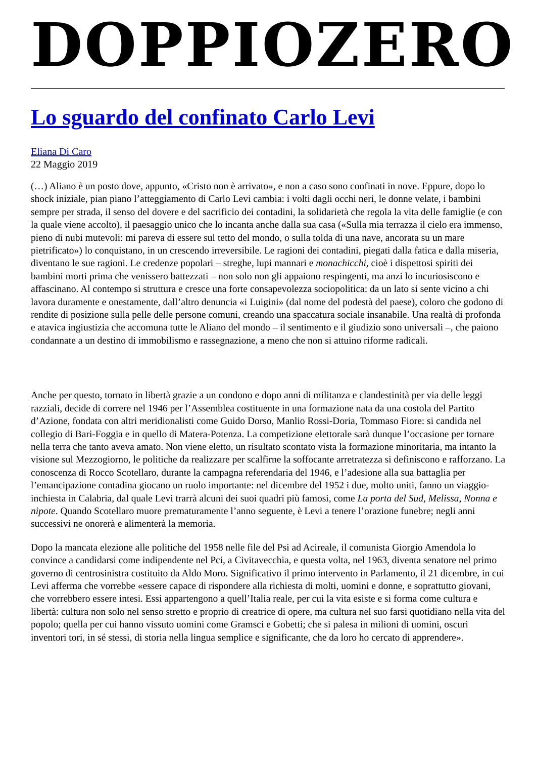DOPPIOZERO
Lo sguardo del confinato Carlo Levi
Eliana Di Caro
22 Maggio 2019
(…) Aliano è un posto dove, appunto, «Cristo non è arrivato», e non a caso sono confinati in nove. Eppure, dopo lo shock iniziale, pian piano l’atteggiamento di Carlo Levi cambia: i volti dagli occhi neri, le donne velate, i bambini sempre per strada, il senso del dovere e del sacrificio dei contadini, la solidarietà che regola la vita delle famiglie (e con la quale viene accolto), il paesaggio unico che lo incanta anche dalla sua casa («Sulla mia terrazza il cielo era immenso, pieno di nubi mutevoli: mi pareva di essere sul tetto del mondo, o sulla tolda di una nave, ancorata su un mare pietrificato») lo conquistano, in un crescendo irreversibile. Le ragioni dei contadini, piegati dalla fatica e dalla miseria, diventano le sue ragioni. Le credenze popolari – streghe, lupi mannari e monachicchi, cioè i dispettosi spiriti dei bambini morti prima che venissero battezzati – non solo non gli appaiono respingenti, ma anzi lo incuriosiscono e affascinano. Al contempo si struttura e cresce una forte consapevolezza sociopolitica: da un lato si sente vicino a chi lavora duramente e onestamente, dall’altro denuncia «i Luigini» (dal nome del podestà del paese), coloro che godono di rendite di posizione sulla pelle delle persone comuni, creando una spaccatura sociale insanabile. Una realtà di profonda e atavica ingiustizia che accomuna tutte le Aliano del mondo – il sentimento e il giudizio sono universali –, che paiono condannate a un destino di immobilismo e rassegnazione, a meno che non si attuino riforme radicali.
Anche per questo, tornato in libertà grazie a un condono e dopo anni di militanza e clandestinità per via delle leggi razziali, decide di correre nel 1946 per l’Assemblea costituente in una formazione nata da una costola del Partito d’Azione, fondata con altri meridionalisti come Guido Dorso, Manlio Rossi-Doria, Tommaso Fiore: si candida nel collegio di Bari-Foggia e in quello di Matera-Potenza. La competizione elettorale sarà dunque l’occasione per tornare nella terra che tanto aveva amato. Non viene eletto, un risultato scontato vista la formazione minoritaria, ma intanto la visione sul Mezzogiorno, le politiche da realizzare per scalfirne la soffocante arretratezza si definiscono e rafforzano. La conoscenza di Rocco Scotellaro, durante la campagna referendaria del 1946, e l’adesione alla sua battaglia per l’emancipazione contadina giocano un ruolo importante: nel dicembre del 1952 i due, molto uniti, fanno un viaggio-inchiesta in Calabria, dal quale Levi trarrà alcuni dei suoi quadri più famosi, come La porta del Sud, Melissa, Nonna e nipote. Quando Scotellaro muore prematuramente l’anno seguente, è Levi a tenere l’orazione funebre; negli anni successivi ne onorerà e alimenterà la memoria.
Dopo la mancata elezione alle politiche del 1958 nelle file del Psi ad Acireale, il comunista Giorgio Amendola lo convince a candidarsi come indipendente nel Pci, a Civitavecchia, e questa volta, nel 1963, diventa senatore nel primo governo di centrosinistra costituito da Aldo Moro. Significativo il primo intervento in Parlamento, il 21 dicembre, in cui Levi afferma che vorrebbe «essere capace di rispondere alla richiesta di molti, uomini e donne, e soprattutto giovani, che vorrebbero essere intesi. Essi appartengono a quell’Italia reale, per cui la vita esiste e si forma come cultura e libertà: cultura non solo nel senso stretto e proprio di creatrice di opere, ma cultura nel suo farsi quotidiano nella vita del popolo; quella per cui hanno vissuto uomini come Gramsci e Gobetti; che si palesa in milioni di uomini, oscuri inventori tori, in sé stessi, di storia nella lingua semplice e significante, che da loro ho cercato di apprendere».